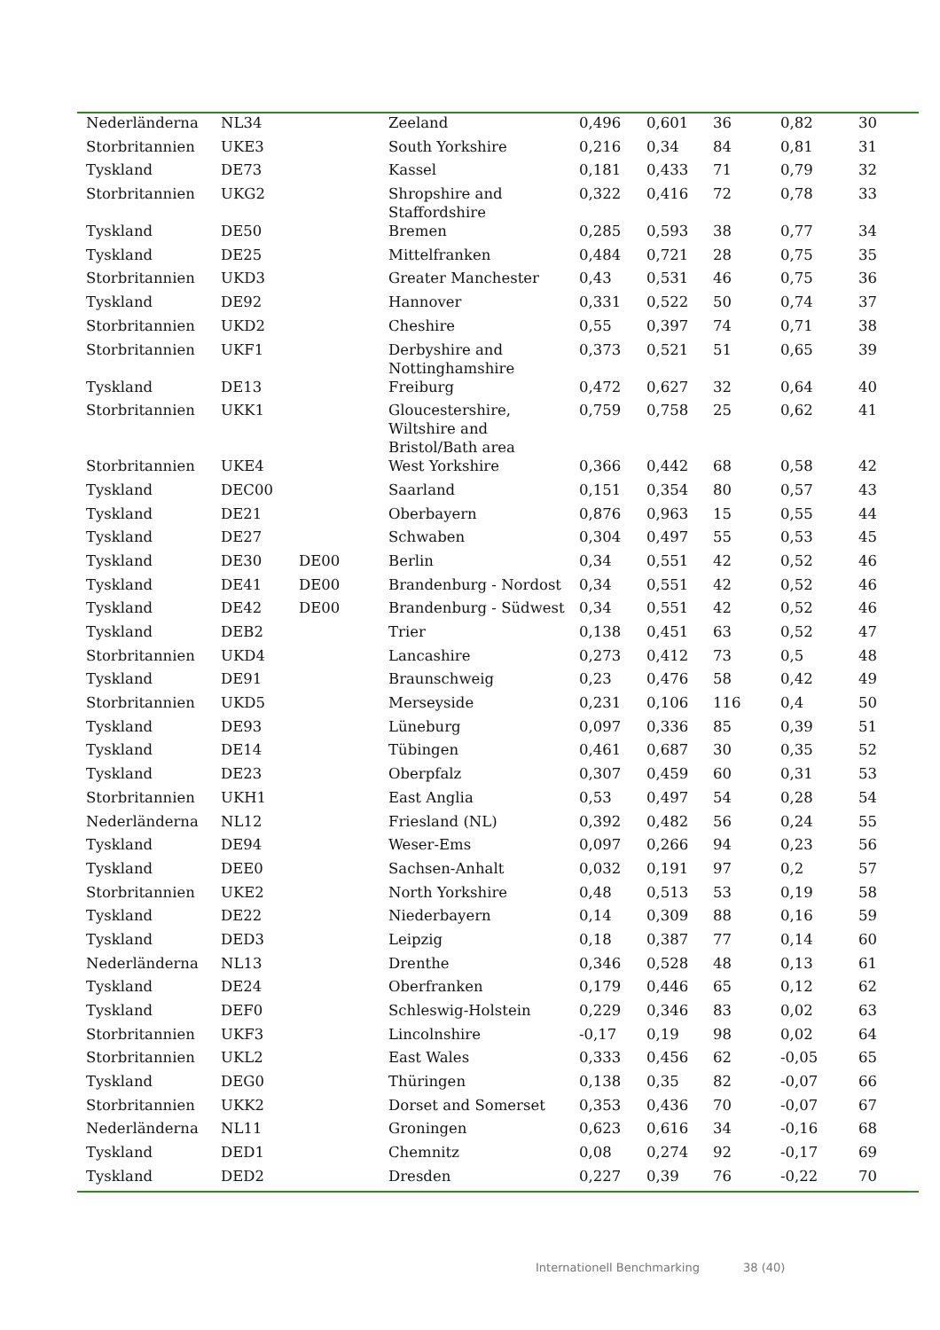| Nederländerna | NL34 | | Zeeland | 0,496 | 0,601 | 36 | 0,82 | 30 |
| Storbritannien | UKE3 | | South Yorkshire | 0,216 | 0,34 | 84 | 0,81 | 31 |
| Tyskland | DE73 | | Kassel | 0,181 | 0,433 | 71 | 0,79 | 32 |
| Storbritannien | UKG2 | | Shropshire and Staffordshire | 0,322 | 0,416 | 72 | 0,78 | 33 |
| Tyskland | DE50 | | Bremen | 0,285 | 0,593 | 38 | 0,77 | 34 |
| Tyskland | DE25 | | Mittelfranken | 0,484 | 0,721 | 28 | 0,75 | 35 |
| Storbritannien | UKD3 | | Greater Manchester | 0,43 | 0,531 | 46 | 0,75 | 36 |
| Tyskland | DE92 | | Hannover | 0,331 | 0,522 | 50 | 0,74 | 37 |
| Storbritannien | UKD2 | | Cheshire | 0,55 | 0,397 | 74 | 0,71 | 38 |
| Storbritannien | UKF1 | | Derbyshire and Nottinghamshire | 0,373 | 0,521 | 51 | 0,65 | 39 |
| Tyskland | DE13 | | Freiburg | 0,472 | 0,627 | 32 | 0,64 | 40 |
| Storbritannien | UKK1 | | Gloucestershire, Wiltshire and Bristol/Bath area | 0,759 | 0,758 | 25 | 0,62 | 41 |
| Storbritannien | UKE4 | | West Yorkshire | 0,366 | 0,442 | 68 | 0,58 | 42 |
| Tyskland | DEC00 | | Saarland | 0,151 | 0,354 | 80 | 0,57 | 43 |
| Tyskland | DE21 | | Oberbayern | 0,876 | 0,963 | 15 | 0,55 | 44 |
| Tyskland | DE27 | | Schwaben | 0,304 | 0,497 | 55 | 0,53 | 45 |
| Tyskland | DE30 | DE00 | Berlin | 0,34 | 0,551 | 42 | 0,52 | 46 |
| Tyskland | DE41 | DE00 | Brandenburg - Nordost | 0,34 | 0,551 | 42 | 0,52 | 46 |
| Tyskland | DE42 | DE00 | Brandenburg - Südwest | 0,34 | 0,551 | 42 | 0,52 | 46 |
| Tyskland | DEB2 | | Trier | 0,138 | 0,451 | 63 | 0,52 | 47 |
| Storbritannien | UKD4 | | Lancashire | 0,273 | 0,412 | 73 | 0,5 | 48 |
| Tyskland | DE91 | | Braunschweig | 0,23 | 0,476 | 58 | 0,42 | 49 |
| Storbritannien | UKD5 | | Merseyside | 0,231 | 0,106 | 116 | 0,4 | 50 |
| Tyskland | DE93 | | Lüneburg | 0,097 | 0,336 | 85 | 0,39 | 51 |
| Tyskland | DE14 | | Tübingen | 0,461 | 0,687 | 30 | 0,35 | 52 |
| Tyskland | DE23 | | Oberpfalz | 0,307 | 0,459 | 60 | 0,31 | 53 |
| Storbritannien | UKH1 | | East Anglia | 0,53 | 0,497 | 54 | 0,28 | 54 |
| Nederländerna | NL12 | | Friesland (NL) | 0,392 | 0,482 | 56 | 0,24 | 55 |
| Tyskland | DE94 | | Weser-Ems | 0,097 | 0,266 | 94 | 0,23 | 56 |
| Tyskland | DEE0 | | Sachsen-Anhalt | 0,032 | 0,191 | 97 | 0,2 | 57 |
| Storbritannien | UKE2 | | North Yorkshire | 0,48 | 0,513 | 53 | 0,19 | 58 |
| Tyskland | DE22 | | Niederbayern | 0,14 | 0,309 | 88 | 0,16 | 59 |
| Tyskland | DED3 | | Leipzig | 0,18 | 0,387 | 77 | 0,14 | 60 |
| Nederländerna | NL13 | | Drenthe | 0,346 | 0,528 | 48 | 0,13 | 61 |
| Tyskland | DE24 | | Oberfranken | 0,179 | 0,446 | 65 | 0,12 | 62 |
| Tyskland | DEF0 | | Schleswig-Holstein | 0,229 | 0,346 | 83 | 0,02 | 63 |
| Storbritannien | UKF3 | | Lincolnshire | -0,17 | 0,19 | 98 | 0,02 | 64 |
| Storbritannien | UKL2 | | East Wales | 0,333 | 0,456 | 62 | -0,05 | 65 |
| Tyskland | DEG0 | | Thüringen | 0,138 | 0,35 | 82 | -0,07 | 66 |
| Storbritannien | UKK2 | | Dorset and Somerset | 0,353 | 0,436 | 70 | -0,07 | 67 |
| Nederländerna | NL11 | | Groningen | 0,623 | 0,616 | 34 | -0,16 | 68 |
| Tyskland | DED1 | | Chemnitz | 0,08 | 0,274 | 92 | -0,17 | 69 |
| Tyskland | DED2 | | Dresden | 0,227 | 0,39 | 76 | -0,22 | 70 |
Internationell Benchmarking 38 (40)